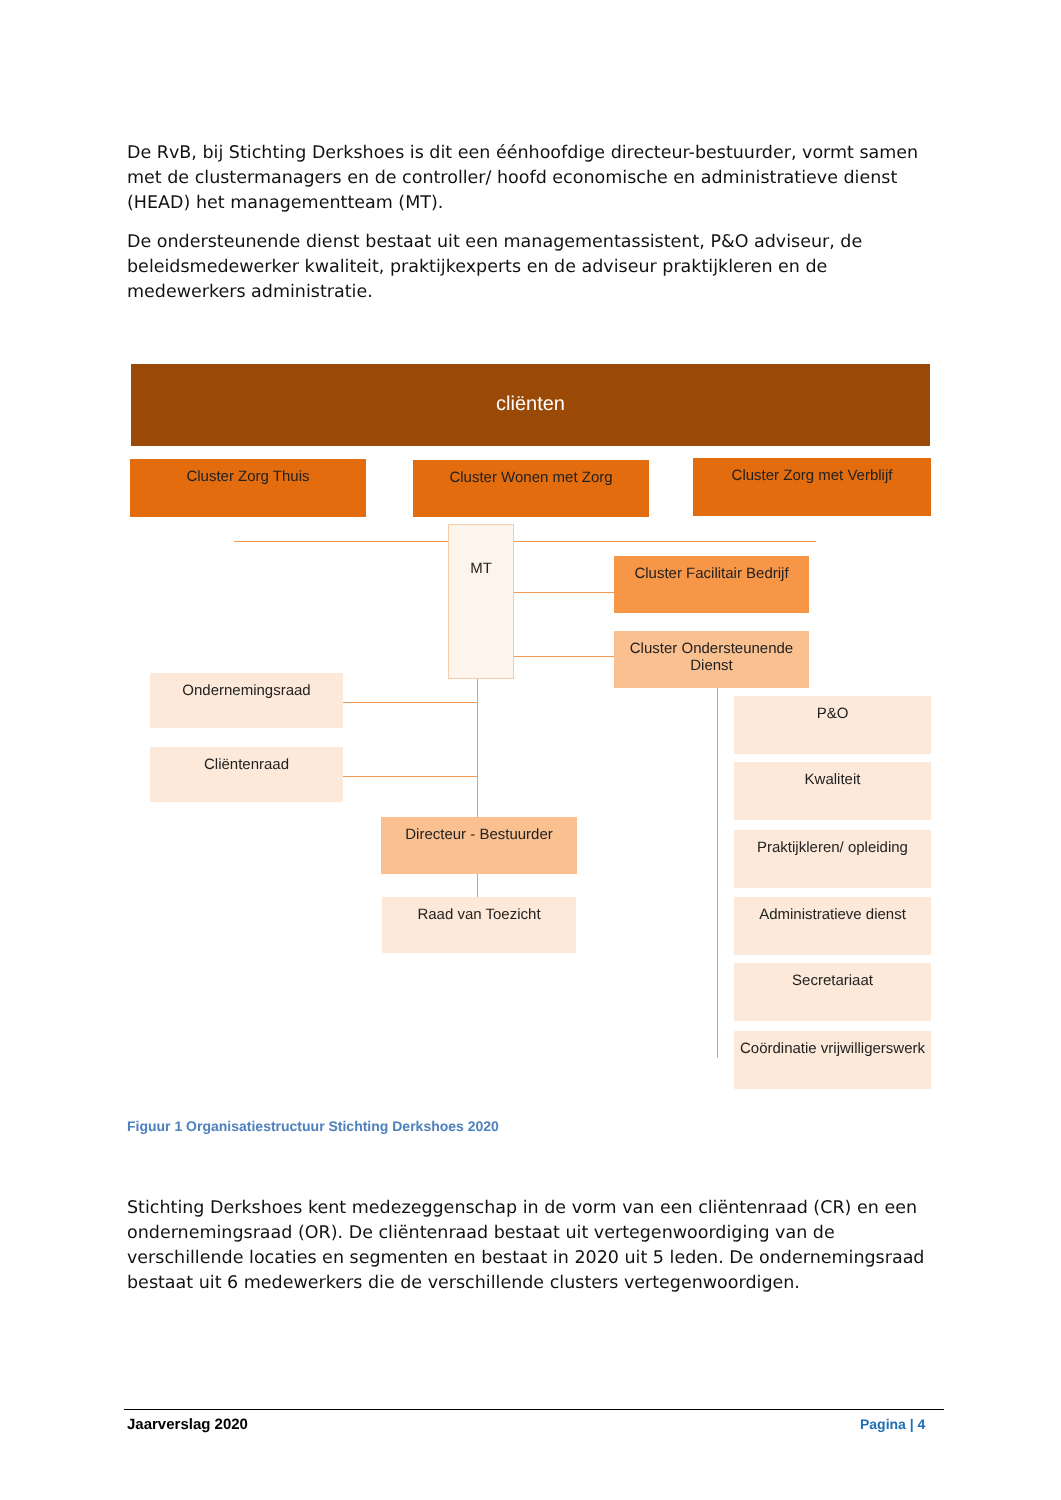De RvB, bij Stichting Derkshoes is dit een éénhoofdige directeur-bestuurder, vormt samen met de clustermanagers en de controller/ hoofd economische en administratieve dienst (HEAD) het managementteam (MT).
De ondersteunende dienst bestaat uit een managementassistent, P&O adviseur, de beleidsmedewerker kwaliteit, praktijkexperts en de adviseur praktijkleren en de medewerkers administratie.
cliënten
Cluster Zorg Thuis Cluster Wonen met Zorg Cluster Zorg met Verblijf
MT
Cluster Facilitair Bedrijf
Cluster Ondersteunende Dienst
Ondernemingsraad
Cliëntenraad
Directeur - Bestuurder
Raad van Toezicht
P&O
Kwaliteit
Praktijkleren/ opleiding
Administratieve dienst
Secretariaat
Coördinatie vrijwilligerswerk
Figuur 1 Organisatiestructuur Stichting Derkshoes 2020
Stichting Derkshoes kent medezeggenschap in de vorm van een cliëntenraad (CR) en een ondernemingsraad (OR). De cliëntenraad bestaat uit vertegenwoordiging van de verschillende locaties en segmenten en bestaat in 2020 uit 5 leden. De ondernemingsraad bestaat uit 6 medewerkers die de verschillende clusters vertegenwoordigen.
Jaarverslag 2020 Pagina | 4